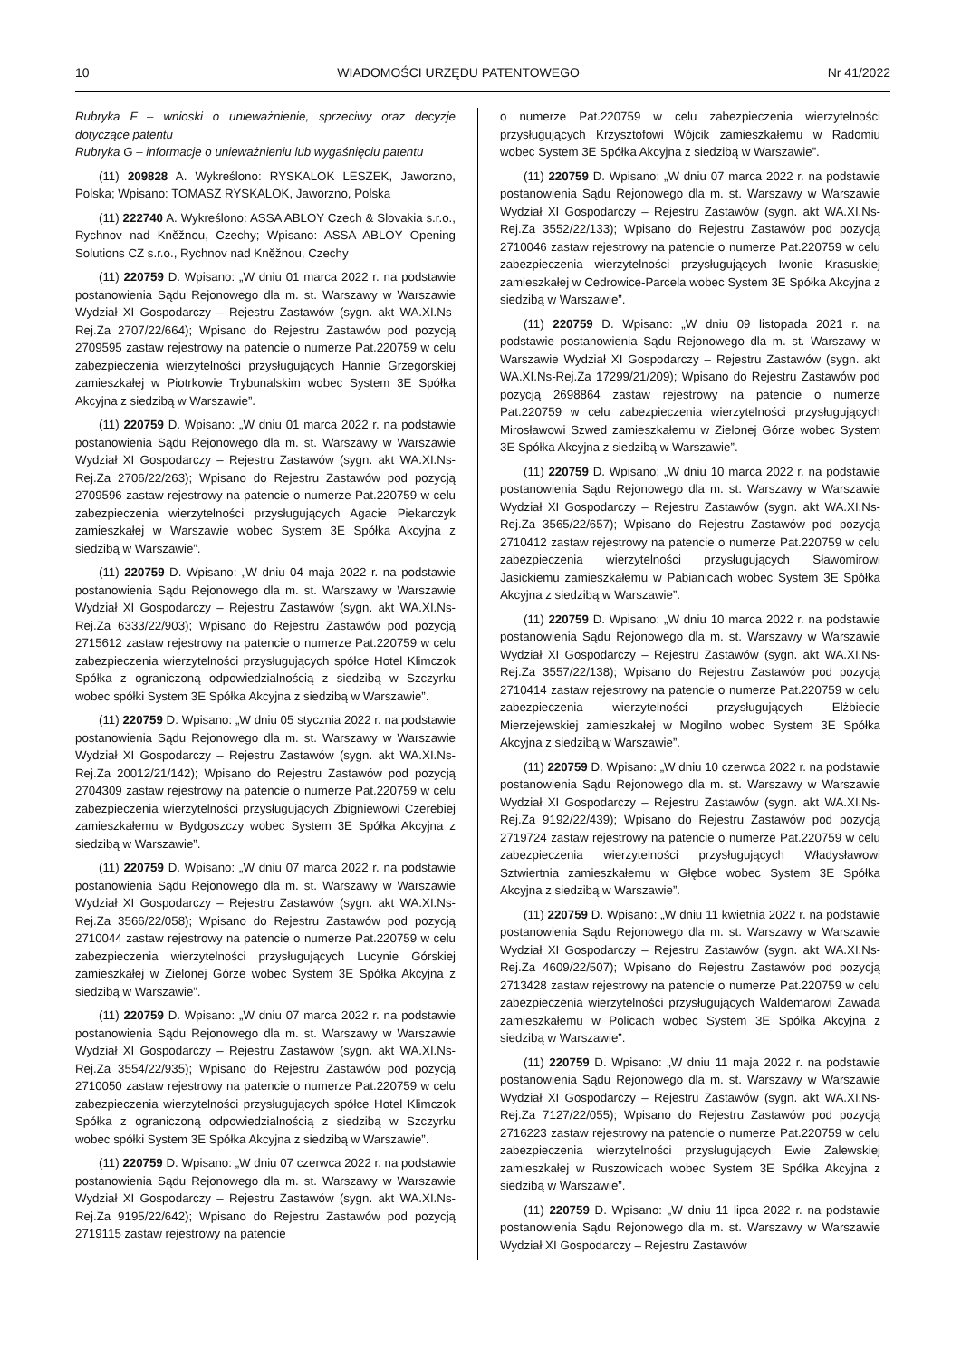10 WIADOMOŚCI URZĘDU PATENTOWEGO Nr 41/2022
Rubryka F – wnioski o unieważnienie, sprzeciwy oraz decyzje dotyczące patentu
Rubryka G – informacje o unieważnieniu lub wygaśnięciu patentu
(11) 209828 A. Wykreślono: RYSKALOK LESZEK, Jaworzno, Polska; Wpisano: TOMASZ RYSKALOK, Jaworzno, Polska
(11) 222740 A. Wykreślono: ASSA ABLOY Czech & Slovakia s.r.o., Rychnov nad Kněžnou, Czechy; Wpisano: ASSA ABLOY Opening Solutions CZ s.r.o., Rychnov nad Kněžnou, Czechy
(11) 220759 D. Wpisano: „W dniu 01 marca 2022 r. na podstawie postanowienia Sądu Rejonowego dla m. st. Warszawy w Warszawie Wydział XI Gospodarczy – Rejestru Zastawów (sygn. akt WA.XI.Ns-Rej.Za 2707/22/664); Wpisano do Rejestru Zastawów pod pozycją 2709595 zastaw rejestrowy na patencie o numerze Pat.220759 w celu zabezpieczenia wierzytelności przysługujących Hannie Grzegorskiej zamieszkałej w Piotrkowie Trybunalskim wobec System 3E Spółka Akcyjna z siedzibą w Warszawie”.
(11) 220759 D. Wpisano: „W dniu 01 marca 2022 r. na podstawie postanowienia Sądu Rejonowego dla m. st. Warszawy w Warszawie Wydział XI Gospodarczy – Rejestru Zastawów (sygn. akt WA.XI.Ns-Rej.Za 2706/22/263); Wpisano do Rejestru Zastawów pod pozycją 2709596 zastaw rejestrowy na patencie o numerze Pat.220759 w celu zabezpieczenia wierzytelności przysługujących Agacie Piekarczyk zamieszkałej w Warszawie wobec System 3E Spółka Akcyjna z siedzibą w Warszawie”.
(11) 220759 D. Wpisano: „W dniu 04 maja 2022 r. na podstawie postanowienia Sądu Rejonowego dla m. st. Warszawy w Warszawie Wydział XI Gospodarczy – Rejestru Zastawów (sygn. akt WA.XI.Ns-Rej.Za 6333/22/903); Wpisano do Rejestru Zastawów pod pozycją 2715612 zastaw rejestrowy na patencie o numerze Pat.220759 w celu zabezpieczenia wierzytelności przysługujących spółce Hotel Klimczok Spółka z ograniczoną odpowiedzialnością z siedzibą w Szczyrku wobec spółki System 3E Spółka Akcyjna z siedzibą w Warszawie”.
(11) 220759 D. Wpisano: „W dniu 05 stycznia 2022 r. na podstawie postanowienia Sądu Rejonowego dla m. st. Warszawy w Warszawie Wydział XI Gospodarczy – Rejestru Zastawów (sygn. akt WA.XI.Ns-Rej.Za 20012/21/142); Wpisano do Rejestru Zastawów pod pozycją 2704309 zastaw rejestrowy na patencie o numerze Pat.220759 w celu zabezpieczenia wierzytelności przysługujących Zbigniewowi Czerebiej zamieszkałemu w Bydgoszczy wobec System 3E Spółka Akcyjna z siedzibą w Warszawie”.
(11) 220759 D. Wpisano: „W dniu 07 marca 2022 r. na podstawie postanowienia Sądu Rejonowego dla m. st. Warszawy w Warszawie Wydział XI Gospodarczy – Rejestru Zastawów (sygn. akt WA.XI.Ns-Rej.Za 3566/22/058); Wpisano do Rejestru Zastawów pod pozycją 2710044 zastaw rejestrowy na patencie o numerze Pat.220759 w celu zabezpieczenia wierzytelności przysługujących Lucynie Górskiej zamieszkałej w Zielonej Górze wobec System 3E Spółka Akcyjna z siedzibą w Warszawie”.
(11) 220759 D. Wpisano: „W dniu 07 marca 2022 r. na podstawie postanowienia Sądu Rejonowego dla m. st. Warszawy w Warszawie Wydział XI Gospodarczy – Rejestru Zastawów (sygn. akt WA.XI.Ns-Rej.Za 3554/22/935); Wpisano do Rejestru Zastawów pod pozycją 2710050 zastaw rejestrowy na patencie o numerze Pat.220759 w celu zabezpieczenia wierzytelności przysługujących spółce Hotel Klimczok Spółka z ograniczoną odpowiedzialnością z siedzibą w Szczyrku wobec spółki System 3E Spółka Akcyjna z siedzibą w Warszawie”.
(11) 220759 D. Wpisano: „W dniu 07 czerwca 2022 r. na podstawie postanowienia Sądu Rejonowego dla m. st. Warszawy w Warszawie Wydział XI Gospodarczy – Rejestru Zastawów (sygn. akt WA.XI.Ns-Rej.Za 9195/22/642); Wpisano do Rejestru Zastawów pod pozycją 2719115 zastaw rejestrowy na patencie
o numerze Pat.220759 w celu zabezpieczenia wierzytelności przysługujących Krzysztofowi Wójcik zamieszkałemu w Radomiu wobec System 3E Spółka Akcyjna z siedzibą w Warszawie”.
(11) 220759 D. Wpisano: „W dniu 07 marca 2022 r. na podstawie postanowienia Sądu Rejonowego dla m. st. Warszawy w Warszawie Wydział XI Gospodarczy – Rejestru Zastawów (sygn. akt WA.XI.Ns-Rej.Za 3552/22/133); Wpisano do Rejestru Zastawów pod pozycją 2710046 zastaw rejestrowy na patencie o numerze Pat.220759 w celu zabezpieczenia wierzytelności przysługujących Iwonie Krasuskiej zamieszkałej w Cedrowice-Parcela wobec System 3E Spółka Akcyjna z siedzibą w Warszawie”.
(11) 220759 D. Wpisano: „W dniu 09 listopada 2021 r. na podstawie postanowienia Sądu Rejonowego dla m. st. Warszawy w Warszawie Wydział XI Gospodarczy – Rejestru Zastawów (sygn. akt WA.XI.Ns-Rej.Za 17299/21/209); Wpisano do Rejestru Zastawów pod pozycją 2698864 zastaw rejestrowy na patencie o numerze Pat.220759 w celu zabezpieczenia wierzytelności przysługujących Mirosławowi Szwed zamieszkałemu w Zielonej Górze wobec System 3E Spółka Akcyjna z siedzibą w Warszawie”.
(11) 220759 D. Wpisano: „W dniu 10 marca 2022 r. na podstawie postanowienia Sądu Rejonowego dla m. st. Warszawy w Warszawie Wydział XI Gospodarczy – Rejestru Zastawów (sygn. akt WA.XI.Ns-Rej.Za 3565/22/657); Wpisano do Rejestru Zastawów pod pozycją 2710412 zastaw rejestrowy na patencie o numerze Pat.220759 w celu zabezpieczenia wierzytelności przysługujących Sławomirowi Jasickiemu zamieszkałemu w Pabianicach wobec System 3E Spółka Akcyjna z siedzibą w Warszawie”.
(11) 220759 D. Wpisano: „W dniu 10 marca 2022 r. na podstawie postanowienia Sądu Rejonowego dla m. st. Warszawy w Warszawie Wydział XI Gospodarczy – Rejestru Zastawów (sygn. akt WA.XI.Ns-Rej.Za 3557/22/138); Wpisano do Rejestru Zastawów pod pozycją 2710414 zastaw rejestrowy na patencie o numerze Pat.220759 w celu zabezpieczenia wierzytelności przysługujących Elżbiecie Mierzejewskiej zamieszkałej w Mogilno wobec System 3E Spółka Akcyjna z siedzibą w Warszawie”.
(11) 220759 D. Wpisano: „W dniu 10 czerwca 2022 r. na podstawie postanowienia Sądu Rejonowego dla m. st. Warszawy w Warszawie Wydział XI Gospodarczy – Rejestru Zastawów (sygn. akt WA.XI.Ns-Rej.Za 9192/22/439); Wpisano do Rejestru Zastawów pod pozycją 2719724 zastaw rejestrowy na patencie o numerze Pat.220759 w celu zabezpieczenia wierzytelności przysługujących Władysławowi Sztwiertnia zamieszkałemu w Głębce wobec System 3E Spółka Akcyjna z siedzibą w Warszawie”.
(11) 220759 D. Wpisano: „W dniu 11 kwietnia 2022 r. na podstawie postanowienia Sądu Rejonowego dla m. st. Warszawy w Warszawie Wydział XI Gospodarczy – Rejestru Zastawów (sygn. akt WA.XI.Ns-Rej.Za 4609/22/507); Wpisano do Rejestru Zastawów pod pozycją 2713428 zastaw rejestrowy na patencie o numerze Pat.220759 w celu zabezpieczenia wierzytelności przysługujących Waldemarowi Zawada zamieszkałemu w Policach wobec System 3E Spółka Akcyjna z siedzibą w Warszawie”.
(11) 220759 D. Wpisano: „W dniu 11 maja 2022 r. na podstawie postanowienia Sądu Rejonowego dla m. st. Warszawy w Warszawie Wydział XI Gospodarczy – Rejestru Zastawów (sygn. akt WA.XI.Ns-Rej.Za 7127/22/055); Wpisano do Rejestru Zastawów pod pozycją 2716223 zastaw rejestrowy na patencie o numerze Pat.220759 w celu zabezpieczenia wierzytelności przysługujących Ewie Zalewskiej zamieszkałej w Ruszowicach wobec System 3E Spółka Akcyjna z siedzibą w Warszawie”.
(11) 220759 D. Wpisano: „W dniu 11 lipca 2022 r. na podstawie postanowienia Sądu Rejonowego dla m. st. Warszawy w Warszawie Wydział XI Gospodarczy – Rejestru Zastawów